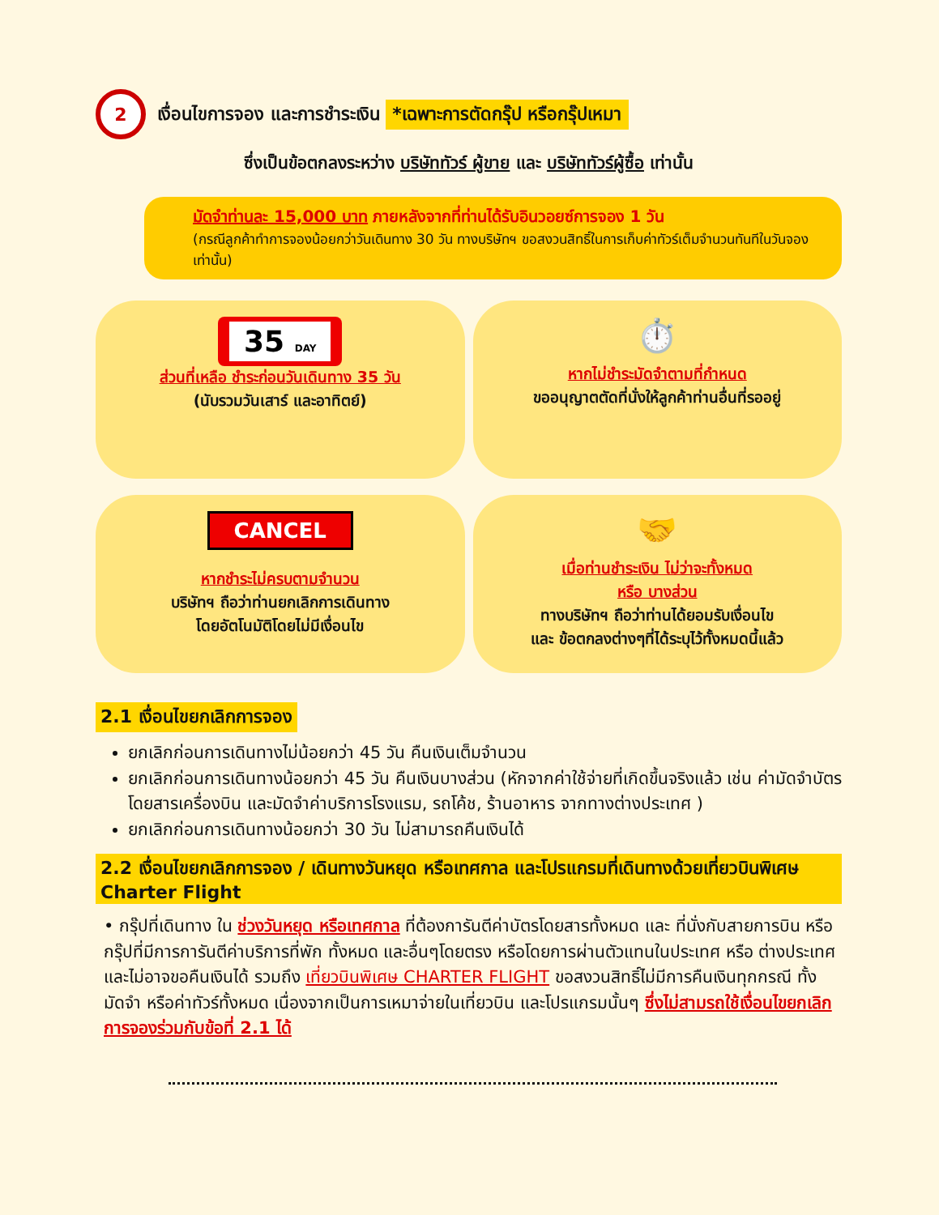2
เงื่อนไขการจอง และการชำระเงิน *เฉพาะการตัดกรุ๊ป หรือกรุ๊ปเหมา
ซึ่งเป็นข้อตกลงระหว่าง บริษัททัวร์ ผู้ขาย และ บริษัททัวร์ผู้ซื้อ เท่านั้น
มัดจำท่านละ 15,000 บาท ภายหลังจากที่ท่านได้รับอินวอยซ์การจอง 1 วัน
(กรณีลูกค้าทำการจองน้อยกว่าวันเดินทาง 30 วัน ทางบริษัทฯ ขอสงวนสิทธิ์ในการเก็บค่าทัวร์เต็มจำนวนทันทีในวันจองเท่านั้น)
35 DAY
ส่วนที่เหลือ ชำระก่อนวันเดินทาง 35 วัน
(นับรวมวันเสาร์ และอาทิตย์)
⏱️
หากไม่ชำระมัดจำตามที่กำหนด
ขออนุญาตตัดที่นั่งให้ลูกค้าท่านอื่นที่รออยู่
CANCEL
หากชำระไม่ครบตามจำนวน
บริษัทฯ ถือว่าท่านยกเลิกการเดินทาง
โดยอัตโนมัติโดยไม่มีเงื่อนไข
🤝
เมื่อท่านชำระเงิน ไม่ว่าจะทั้งหมด
หรือ บางส่วน
ทางบริษัทฯ ถือว่าท่านได้ยอมรับเงื่อนไข
และ ข้อตกลงต่างๆที่ได้ระบุไว้ทั้งหมดนี้แล้ว
2.1 เงื่อนไขยกเลิกการจอง
ยกเลิกก่อนการเดินทางไม่น้อยกว่า 45 วัน คืนเงินเต็มจำนวน
ยกเลิกก่อนการเดินทางน้อยกว่า 45 วัน คืนเงินบางส่วน (หักจากค่าใช้จ่ายที่เกิดขึ้นจริงแล้ว เช่น ค่ามัดจำบัตรโดยสารเครื่องบิน และมัดจำค่าบริการโรงแรม, รถโค้ช, ร้านอาหาร จากทางต่างประเทศ )
ยกเลิกก่อนการเดินทางน้อยกว่า 30 วัน ไม่สามารถคืนเงินได้
2.2 เงื่อนไขยกเลิกการจอง / เดินทางวันหยุด หรือเทศกาล และโปรแกรมที่เดินทางด้วยเที่ยวบินพิเศษ Charter Flight
• กรุ๊ปที่เดินทาง ใน ช่วงวันหยุด หรือเทศกาล ที่ต้องการันตีค่าบัตรโดยสารทั้งหมด และ ที่นั่งกับสายการบิน หรือกรุ๊ปที่มีการการันตีค่าบริการที่พัก ทั้งหมด และอื่นๆโดยตรง หรือโดยการผ่านตัวแทนในประเทศ หรือ ต่างประเทศ และไม่อาจขอคืนเงินได้ รวมถึง เที่ยวบินพิเศษ CHARTER FLIGHT ขอสงวนสิทธิ์ไม่มีการคืนเงินทุกกรณี ทั้งมัดจำ หรือค่าทัวร์ทั้งหมด เนื่องจากเป็นการเหมาจ่ายในเที่ยวบิน และโปรแกรมนั้นๆ ซึ่งไม่สามรถใช้เงื่อนไขยกเลิกการจองร่วมกับข้อที่ 2.1 ได้